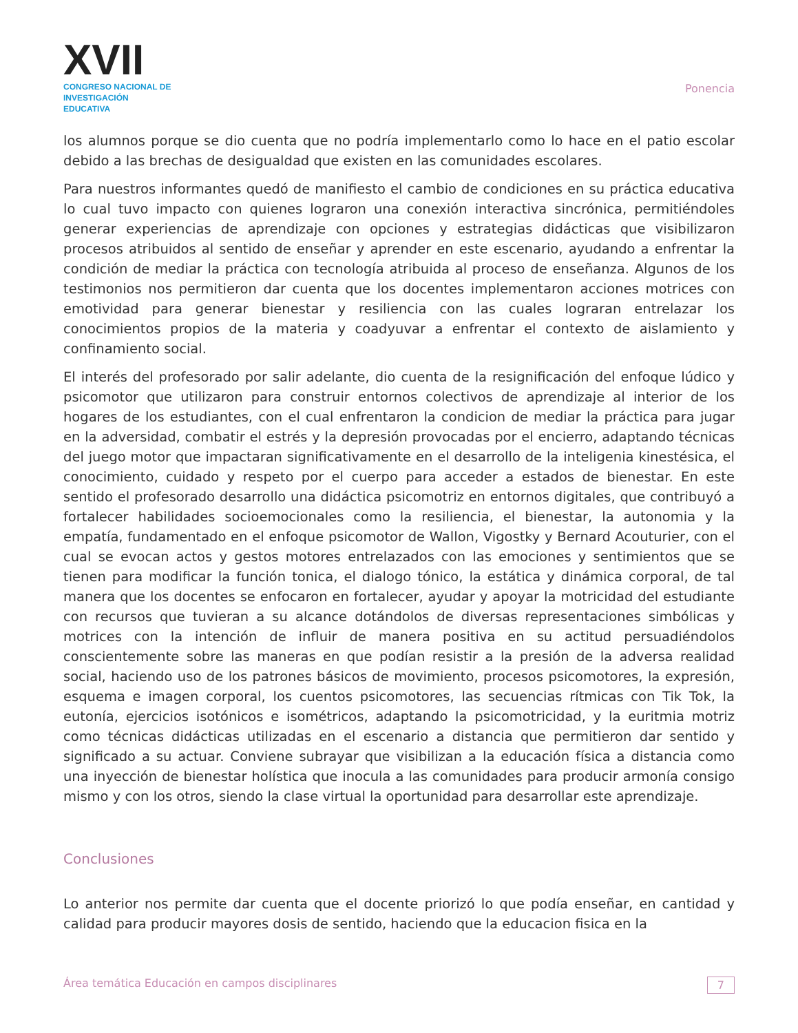XVII
CONGRESO NACIONAL DE
INVESTIGACIÓN EDUCATIVA
Ponencia
los alumnos porque se dio cuenta que no podría implementarlo como lo hace en el patio escolar debido a las brechas de desigualdad que existen en las comunidades escolares.
Para nuestros informantes quedó de manifiesto el cambio de condiciones en su práctica educativa lo cual tuvo impacto con quienes lograron una conexión interactiva sincrónica, permitiéndoles generar experiencias de aprendizaje con opciones y estrategias didácticas que visibilizaron procesos atribuidos al sentido de enseñar y aprender en este escenario, ayudando a enfrentar la condición de mediar la práctica con tecnología atribuida al proceso de enseñanza. Algunos de los testimonios nos permitieron dar cuenta que los docentes implementaron acciones motrices con emotividad para generar bienestar y resiliencia con las cuales lograran entrelazar los conocimientos propios de la materia y coadyuvar a enfrentar el contexto de aislamiento y confinamiento social.
El interés del profesorado por salir adelante, dio cuenta de la resignificación del enfoque lúdico y psicomotor que utilizaron para construir entornos colectivos de aprendizaje al interior de los hogares de los estudiantes, con el cual enfrentaron la condicion de mediar la práctica para jugar en la adversidad, combatir el estrés y la depresión provocadas por el encierro, adaptando técnicas del juego motor que impactaran significativamente en el desarrollo de la inteligenia kinestésica, el conocimiento, cuidado y respeto por el cuerpo para acceder a estados de bienestar. En este sentido el profesorado desarrollo una didáctica psicomotriz en entornos digitales, que contribuyó a fortalecer habilidades socioemocionales como la resiliencia, el bienestar, la autonomia y la empatía, fundamentado en el enfoque psicomotor de Wallon, Vigostky y Bernard Acouturier, con el cual se evocan actos y gestos motores entrelazados con las emociones y sentimientos que se tienen para modificar la función tonica, el dialogo tónico, la estática y dinámica corporal, de tal manera que los docentes se enfocaron en fortalecer, ayudar y apoyar la motricidad del estudiante con recursos que tuvieran a su alcance dotándolos de diversas representaciones simbólicas y motrices con la intención de influir de manera positiva en su actitud persuadiéndolos conscientemente sobre las maneras en que podían resistir a la presión de la adversa realidad social, haciendo uso de los patrones básicos de movimiento, procesos psicomotores, la expresión, esquema e imagen corporal, los cuentos psicomotores, las secuencias rítmicas con Tik Tok, la eutonía, ejercicios isotónicos e isométricos, adaptando la psicomotricidad, y la euritmia motriz como técnicas didácticas utilizadas en el escenario a distancia que permitieron dar sentido y significado a su actuar. Conviene subrayar que visibilizan a la educación física a distancia como una inyección de bienestar holística que inocula a las comunidades para producir armonía consigo mismo y con los otros, siendo la clase virtual la oportunidad para desarrollar este aprendizaje.
Conclusiones
Lo anterior nos permite dar cuenta que el docente priorizó lo que podía enseñar, en cantidad y calidad para producir mayores dosis de sentido, haciendo que la educacion fisica en la
Área temática Educación en campos disciplinares 7